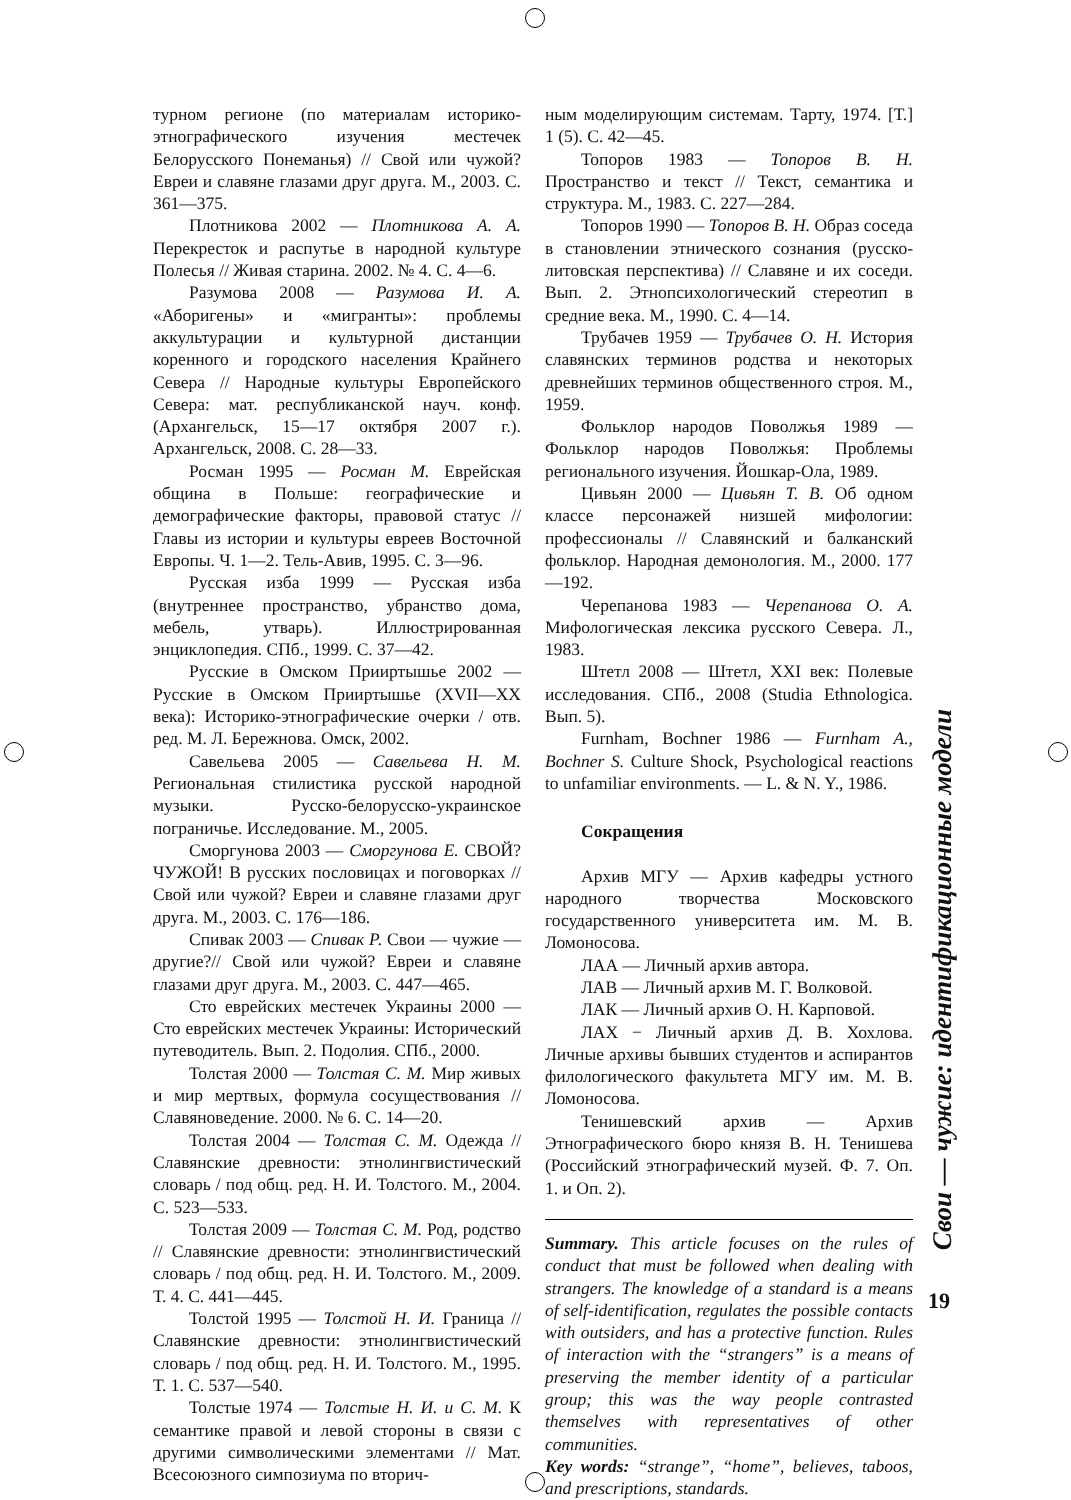турном регионе (по материалам историко-этнографического изучения местечек Белорусского Понеманья) // Свой или чужой? Евреи и славяне глазами друг друга. М., 2003. С. 361—375.
Плотникова 2002 — Плотникова А. А. Перекресток и распутье в народной культуре Полесья // Живая старина. 2002. № 4. С. 4—6.
Разумова 2008 — Разумова И. А. «Аборигены» и «мигранты»: проблемы аккультурации и культурной дистанции коренного и городского населения Крайнего Севера // Народные культуры Европейского Севера: мат. республиканской науч. конф. (Архангельск, 15—17 октября 2007 г.). Архангельск, 2008. С. 28—33.
Росман 1995 — Росман М. Еврейская община в Польше: географические и демографические факторы, правовой статус // Главы из истории и культуры евреев Восточной Европы. Ч. 1—2. Тель-Авив, 1995. С. 3—96.
Русская изба 1999 — Русская изба (внутреннее пространство, убранство дома, мебель, утварь). Иллюстрированная энциклопедия. СПб., 1999. С. 37—42.
Русские в Омском Прииртышье 2002 — Русские в Омском Прииртышье (XVII—XX века): Историко-этнографические очерки / отв. ред. М. Л. Бережнова. Омск, 2002.
Савельева 2005 — Савельева Н. М. Региональная стилистика русской народной музыки. Русско-белорусско-украинское пограничье. Исследование. М., 2005.
Сморгунова 2003 — Сморгунова Е. СВОЙ? ЧУЖОЙ! В русских пословицах и поговорках // Свой или чужой? Евреи и славяне глазами друг друга. М., 2003. С. 176—186.
Спивак 2003 — Спивак Р. Свои — чужие — другие?// Свой или чужой? Евреи и славяне глазами друг друга. М., 2003. С. 447—465.
Сто еврейских местечек Украины 2000 — Сто еврейских местечек Украины: Исторический путеводитель. Вып. 2. Подолия. СПб., 2000.
Толстая 2000 — Толстая С. М. Мир живых и мир мертвых, формула сосуществования // Славяноведение. 2000. № 6. С. 14—20.
Толстая 2004 — Толстая С. М. Одежда // Славянские древности: этнолингвистический словарь / под общ. ред. Н. И. Толстого. М., 2004. С. 523—533.
Толстая 2009 — Толстая С. М. Род, родство // Славянские древности: этнолингвистический словарь / под общ. ред. Н. И. Толстого. М., 2009. Т. 4. С. 441—445.
Толстой 1995 — Толстой Н. И. Граница // Славянские древности: этнолингвистический словарь / под общ. ред. Н. И. Толстого. М., 1995. Т. 1. С. 537—540.
Толстые 1974 — Толстые Н. И. и С. М. К семантике правой и левой стороны в связи с другими символическими элементами // Мат. Всесоюзного симпозиума по вторич-
ным моделирующим системам. Тарту, 1974. [Т.] 1 (5). С. 42—45.
Топоров 1983 — Топоров В. Н. Пространство и текст // Текст, семантика и структура. М., 1983. С. 227—284.
Топоров 1990 — Топоров В. Н. Образ соседа в становлении этнического сознания (русско-литовская перспектива) // Славяне и их соседи. Вып. 2. Этнопсихологический стереотип в средние века. М., 1990. С. 4—14.
Трубачев 1959 — Трубачев О. Н. История славянских терминов родства и некоторых древнейших терминов общественного строя. М., 1959.
Фольклор народов Поволжья 1989 — Фольклор народов Поволжья: Проблемы регионального изучения. Йошкар-Ола, 1989.
Цивьян 2000 — Цивьян Т. В. Об одном классе персонажей низшей мифологии: профессионалы // Славянский и балканский фольклор. Народная демонология. М., 2000. 177—192.
Черепанова 1983 — Черепанова О. А. Мифологическая лексика русского Севера. Л., 1983.
Штетл 2008 — Штетл, XXI век: Полевые исследования. СПб., 2008 (Studia Ethnologica. Вып. 5).
Furnham, Bochner 1986 — Furnham A., Bochner S. Culture Shock, Psychological reactions to unfamiliar environments. — L. & N. Y., 1986.
Сокращения
Архив МГУ — Архив кафедры устного народного творчества Московского государственного университета им. М. В. Ломоносова.
ЛАА — Личный архив автора.
ЛАВ — Личный архив М. Г. Волковой.
ЛАК — Личный архив О. Н. Карповой.
ЛАХ − Личный архив Д. В. Хохлова. Личные архивы бывших студентов и аспирантов филологического факультета МГУ им. М. В. Ломоносова.
Тенишевский архив — Архив Этнографического бюро князя В. Н. Тенишева (Российский этнографический музей. Ф. 7. Оп. 1. и Оп. 2).
Summary. This article focuses on the rules of conduct that must be followed when dealing with strangers. The knowledge of a standard is a means of self-identification, regulates the possible contacts with outsiders, and has a protective function. Rules of interaction with the “strangers” is a means of preserving the member identity of a particular group; this was the way people contrasted themselves with representatives of other communities.
Key words: “strange”, “home”, believes, taboos, and prescriptions, standards.
Свои — чужие: идентификационные модели
19